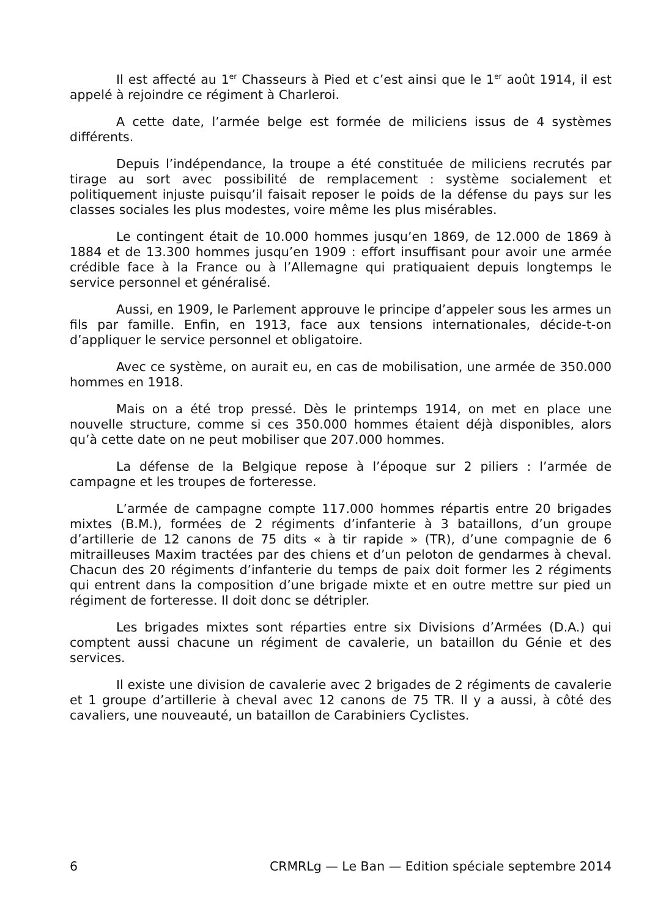Il est affecté au 1<sup>er</sup> Chasseurs à Pied et c’est ainsi que le 1<sup>er</sup> août 1914, il est appelé à rejoindre ce régiment à Charleroi.
A cette date, l’armée belge est formée de miliciens issus de 4 systèmes différents.
Depuis l’indépendance, la troupe a été constituée de miliciens recrutés par tirage au sort avec possibilité de remplacement : système socialement et politiquement injuste puisqu’il faisait reposer le poids de la défense du pays sur les classes sociales les plus modestes, voire même les plus misérables.
Le contingent était de 10.000 hommes jusqu’en 1869, de 12.000 de 1869 à 1884 et de 13.300 hommes jusqu’en 1909 : effort insuffisant pour avoir une armée crédible face à la France ou à l’Allemagne qui pratiquaient depuis longtemps le service personnel et généralisé.
Aussi, en 1909, le Parlement approuve le principe d’appeler sous les armes un fils par famille. Enfin, en 1913, face aux tensions internationales, décide-t-on d’appliquer le service personnel et obligatoire.
Avec ce système, on aurait eu, en cas de mobilisation, une armée de 350.000 hommes en 1918.
Mais on a été trop pressé. Dès le printemps 1914, on met en place une nouvelle structure, comme si ces 350.000 hommes étaient déjà disponibles, alors qu’à cette date on ne peut mobiliser que 207.000 hommes.
La défense de la Belgique repose à l’époque sur 2 piliers : l’armée de campagne et les troupes de forteresse.
L’armée de campagne compte 117.000 hommes répartis entre 20 brigades mixtes (B.M.), formées de 2 régiments d’infanterie à 3 bataillons, d’un groupe d’artillerie de 12 canons de 75 dits « à tir rapide » (TR), d’une compagnie de 6 mitrailleuses Maxim tractées par des chiens et d’un peloton de gendarmes à cheval. Chacun des 20 régiments d’infanterie du temps de paix doit former les 2 régiments qui entrent dans la composition d’une brigade mixte et en outre mettre sur pied un régiment de forteresse. Il doit donc se détripler.
Les brigades mixtes sont réparties entre six Divisions d’Armées (D.A.) qui comptent aussi chacune un régiment de cavalerie, un bataillon du Génie et des services.
Il existe une division de cavalerie avec 2 brigades de 2 régiments de cavalerie et 1 groupe d’artillerie à cheval avec 12 canons de 75 TR. Il y a aussi, à côté des cavaliers, une nouveauté, un bataillon de Carabiniers Cyclistes.
6 CRMRLg — Le Ban — Edition spéciale septembre 2014